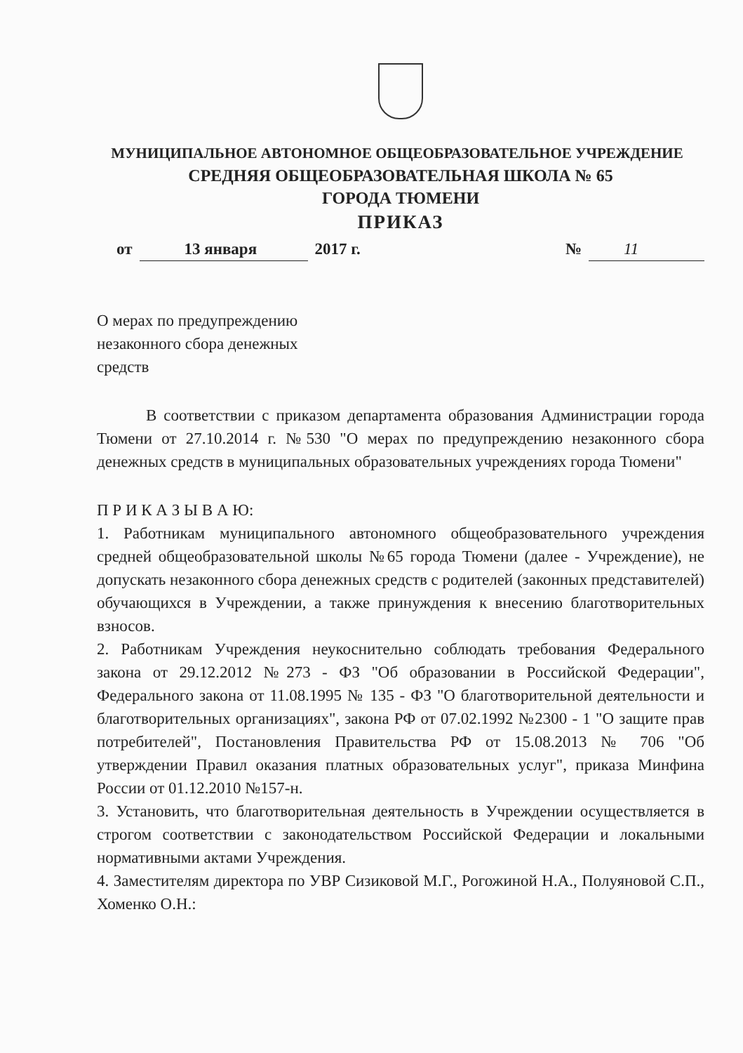МУНИЦИПАЛЬНОЕ АВТОНОМНОЕ ОБЩЕОБРАЗОВАТЕЛЬНОЕ УЧРЕЖДЕНИЕ
СРЕДНЯЯ ОБЩЕОБРАЗОВАТЕЛЬНАЯ ШКОЛА № 65
ГОРОДА ТЮМЕНИ
ПРИКАЗ
от 13 января 2017 г. № 11
О мерах по предупреждению незаконного сбора денежных средств
В соответствии с приказом департамента образования Администрации города Тюмени от 27.10.2014 г. №530 "О мерах по предупреждению незаконного сбора денежных средств в муниципальных образовательных учреждениях города Тюмени"
П Р И К А З Ы В А Ю:
1. Работникам муниципального автономного общеобразовательного учреждения средней общеобразовательной школы №65 города Тюмени (далее - Учреждение), не допускать незаконного сбора денежных средств с родителей (законных представителей) обучающихся в Учреждении, а также принуждения к внесению благотворительных взносов.
2. Работникам Учреждения неукоснительно соблюдать требования Федерального закона от 29.12.2012 №273 - ФЗ "Об образовании в Российской Федерации", Федерального закона от 11.08.1995 № 135 - ФЗ "О благотворительной деятельности и благотворительных организациях", закона РФ от 07.02.1992 №2300 - 1 "О защите прав потребителей", Постановления Правительства РФ от 15.08.2013 № 706 "Об утверждении Правил оказания платных образовательных услуг", приказа Минфина России от 01.12.2010 №157-н.
3. Установить, что благотворительная деятельность в Учреждении осуществляется в строгом соответствии с законодательством Российской Федерации и локальными нормативными актами Учреждения.
4. Заместителям директора по УВР Сизиковой М.Г., Рогожиной Н.А., Полуяновой С.П., Хоменко О.Н.: